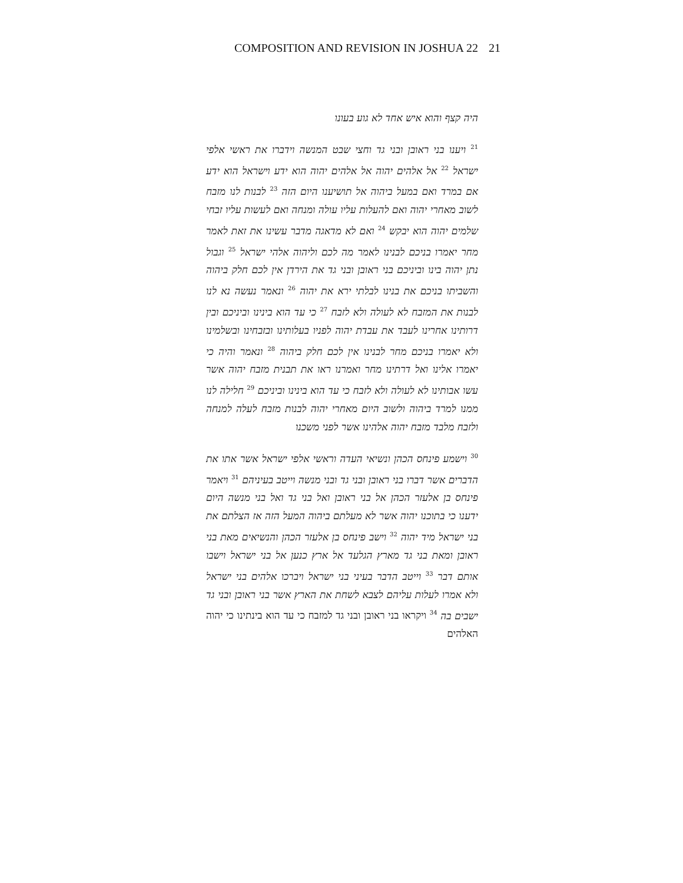COMPOSITION AND REVISION IN JOSHUA 22 21
היה קצף והוא איש אחד לא גוע בעונו
<sup>21</sup> ויענו בני ראובן ובני גד וחצי שבט המנשה וידברו את ראשי אלפי ישראל <sup>22</sup> אל אלהים יהוה אל אלהים יהוה הוא ידע וישראל הוא ידע אם במרד ואם במעל ביהוה אל תושיענו היום הזה <sup>23</sup> לבנות לנו מזבח לשוב מאחרי יהוה ואם להעלות עליו עולה ומנחה ואם לעשות עליו זבחי שלמים יהוה הוא יבקש <sup>24</sup> ואם לא מדאגה מדבר עשינו את זאת לאמר מחר יאמרו בניכם לבנינו לאמר מה לכם וליהוה אלהי ישראל <sup>25</sup> וגבול נתן יהוה בינו וביניכם בני ראובן ובני גד את הירדן אין לכם חלק ביהוה והשביתו בניכם את בנינו לבלתי ירא את יהוה <sup>26</sup> ונאמר נעשה נא לנו לבנות את המזבח לא לעולה ולא לזבח <sup>27</sup> כי עד הוא בינינו וביניכם ובין דרותינו אחרינו לעבד את עבדת יהוה לפניו בעלותינו ובזבחינו ובשלמינו ולא יאמרו בניכם מחר לבנינו אין לכם חלק ביהוה <sup>28</sup> ונאמר והיה כי יאמרו אלינו ואל דרתינו מחר ואמרנו ראו את תבנית מזבח יהוה אשר עשו אבותינו לא לעולה ולא לזבח כי עד הוא בינינו וביניכם <sup>29</sup> חלילה לנו ממנו למרד ביהוה ולשוב היום מאחרי יהוה לבנות מזבח לעלה למנחה ולזבח מלבד מזבח יהוה אלהינו אשר לפני משכנו
<sup>30</sup> וישמע פינחס הכהן ונשיאי העדה וראשי אלפי ישראל אשר אתו את הדברים אשר דברו בני ראובן ובני גד ובני מנשה וייטב בעיניהם <sup>31</sup> ויאמר פינחס בן אלעזר הכהן אל בני ראובן ואל בני גד ואל בני מנשה היום ידענו כי בתוכנו יהוה אשר לא מעלתם ביהוה המעל הזה אז הצלתם את בני ישראל מיד יהוה <sup>32</sup> וישב פינחס בן אלעזר הכהן והנשיאים מאת בני ראובן ומאת בני גד מארץ הגלעד אל ארץ כנען אל בני ישראל וישבו אותם דבר <sup>33</sup> וייטב הדבר בעיני בני ישראל ויברכו אלהים בני ישראל ולא אמרו לעלות עליהם לצבא לשחת את הארץ אשר בני ראובן ובני גד ישבים בה <sup>34</sup> ויקראו בני ראובן ובני גד למזבח כי עד הוא בינתינו כי יהוה האלהים